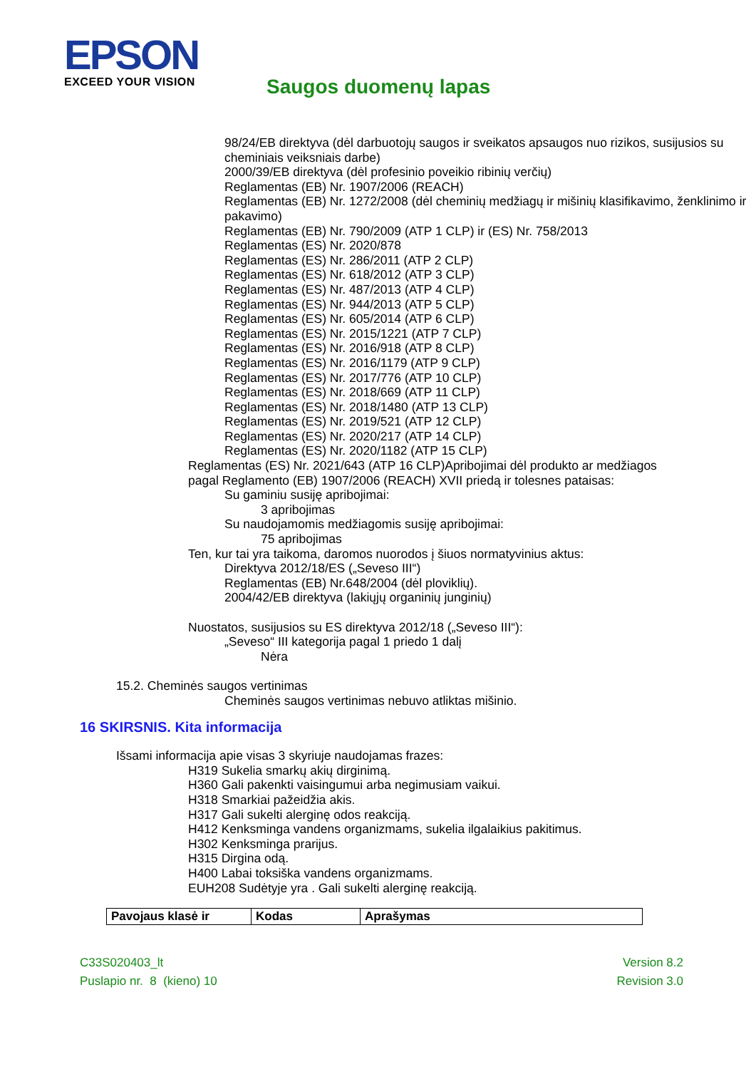EPSON
EXCEED YOUR VISION
Saugos duomenų lapas
98/24/EB direktyva (dėl darbuotojų saugos ir sveikatos apsaugos nuo rizikos, susijusios su cheminiais veiksniais darbe)
2000/39/EB direktyva (dėl profesinio poveikio ribinių verčių)
Reglamentas (EB) Nr. 1907/2006 (REACH)
Reglamentas (EB) Nr. 1272/2008 (dėl cheminių medžiagų ir mišinių klasifikavimo, ženklinimo ir pakavimo)
Reglamentas (EB) Nr. 790/2009 (ATP 1 CLP) ir (ES) Nr. 758/2013
Reglamentas (ES) Nr. 2020/878
Reglamentas (ES) Nr. 286/2011 (ATP 2 CLP)
Reglamentas (ES) Nr. 618/2012 (ATP 3 CLP)
Reglamentas (ES) Nr. 487/2013 (ATP 4 CLP)
Reglamentas (ES) Nr. 944/2013 (ATP 5 CLP)
Reglamentas (ES) Nr. 605/2014 (ATP 6 CLP)
Reglamentas (ES) Nr. 2015/1221 (ATP 7 CLP)
Reglamentas (ES) Nr. 2016/918 (ATP 8 CLP)
Reglamentas (ES) Nr. 2016/1179 (ATP 9 CLP)
Reglamentas (ES) Nr. 2017/776 (ATP 10 CLP)
Reglamentas (ES) Nr. 2018/669 (ATP 11 CLP)
Reglamentas (ES) Nr. 2018/1480 (ATP 13 CLP)
Reglamentas (ES) Nr. 2019/521 (ATP 12 CLP)
Reglamentas (ES) Nr. 2020/217 (ATP 14 CLP)
Reglamentas (ES) Nr. 2020/1182 (ATP 15 CLP)
Reglamentas (ES) Nr. 2021/643 (ATP 16 CLP)Apribojimai dėl produkto ar medžiagos pagal Reglamento (EB) 1907/2006 (REACH) XVII priedą ir tolesnes pataisas:
Su gaminiu susiję apribojimai:
3 apribojimas
Su naudojamomis medžiagomis susiję apribojimai:
75 apribojimas
Ten, kur tai yra taikoma, daromos nuorodos į šiuos normatyvinius aktus:
Direktyva 2012/18/ES („Seveso III“)
Reglamentas (EB) Nr.648/2004 (dėl ploviklių).
2004/42/EB direktyva (lakiųjų organinių junginių)
Nuostatos, susijusios su ES direktyva 2012/18 („Seveso III“):
„Seveso“ III kategorija pagal 1 priedo 1 dalį
Nėra
15.2. Cheminės saugos vertinimas
Cheminės saugos vertinimas nebuvo atliktas mišinio.
16 SKIRSNIS. Kita informacija
Išsami informacija apie visas 3 skyriuje naudojamas frazes:
H319 Sukelia smarkų akių dirginimą.
H360 Gali pakenkti vaisingumui arba negimusiam vaikui.
H318 Smarkiai pažeidžia akis.
H317 Gali sukelti alerginę odos reakciją.
H412 Kenksminga vandens organizmams, sukelia ilgalaikius pakitimus.
H302 Kenksminga prarijus.
H315 Dirgina odą.
H400 Labai toksiška vandens organizmams.
EUH208 Sudėtyje yra . Gali sukelti alerginę reakciją.
| Pavojaus klasė ir | Kodas | Aprašymas |
| --- | --- | --- |
C33S020403_lt
Puslapio nr. 8 (kieno) 10
Version 8.2
Revision 3.0